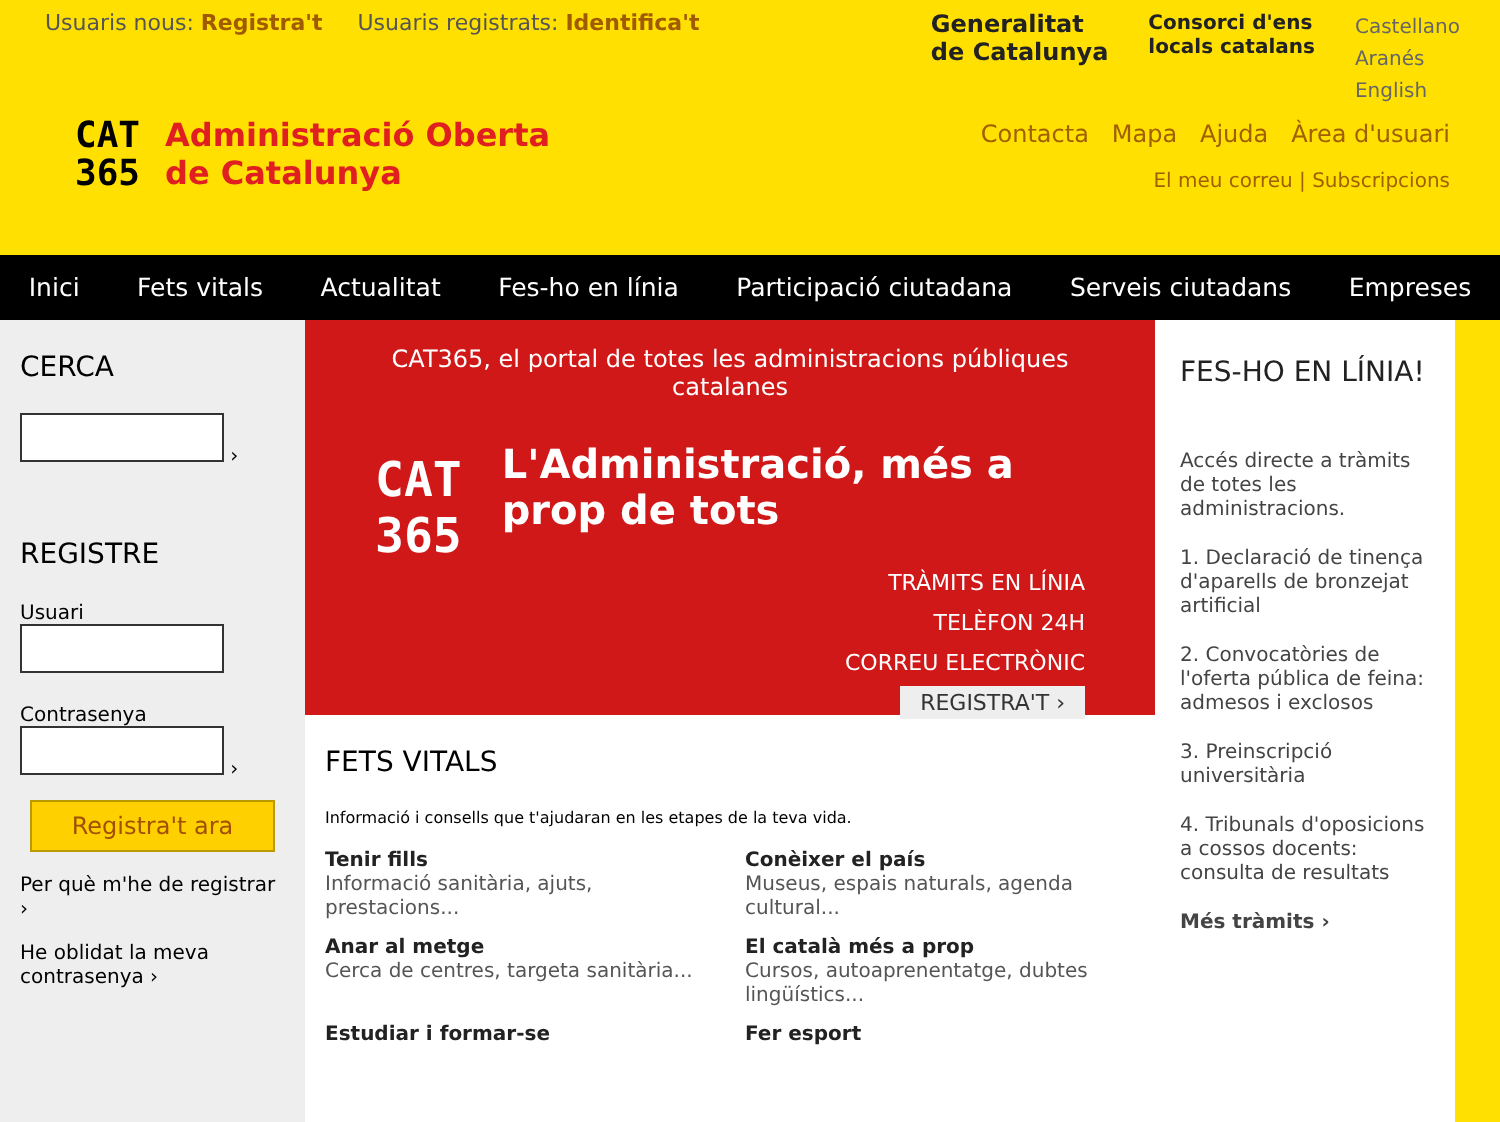Usuaris nous: Registra't Usuaris registrats: Identifica't
Generalitat
de Catalunya
Consorci d'ens
locals catalans
Castellano
Aranés
English
CAT
365
Administració Oberta
de Catalunya
Contacta Mapa Ajuda Àrea d'usuari
El meu correu | Subscripcions
Inici Fets vitals Actualitat Fes-ho en línia Participació ciutadana Serveis ciutadans Empreses
CERCA
›
REGISTRE
Usuari
Contrasenya
›
Registra't ara
Per què m'he de registrar ›
He oblidat la meva contrasenya ›
CAT365, el portal de totes les administracions públiques catalanes
CAT
365
L'Administració, més a prop de tots
TRÀMITS EN LÍNIA
TELÈFON 24H
CORREU ELECTRÒNIC
REGISTRA'T ›
FETS VITALS
Informació i consells que t'ajudaran en les etapes de la teva vida.
Tenir fills
Informació sanitària, ajuts, prestacions...
Conèixer el país
Museus, espais naturals, agenda cultural...
Anar al metge
Cerca de centres, targeta sanitària...
El català més a prop
Cursos, autoaprenentatge, dubtes lingüístics...
Estudiar i formar-se
Fer esport
FES-HO EN LÍNIA!
Accés directe a tràmits de totes les administracions.
1. Declaració de tinença d'aparells de bronzejat artificial
2. Convocatòries de l'oferta pública de feina: admesos i exclosos
3. Preinscripció universitària
4. Tribunals d'oposicions a cossos docents: consulta de resultats
Més tràmits ›